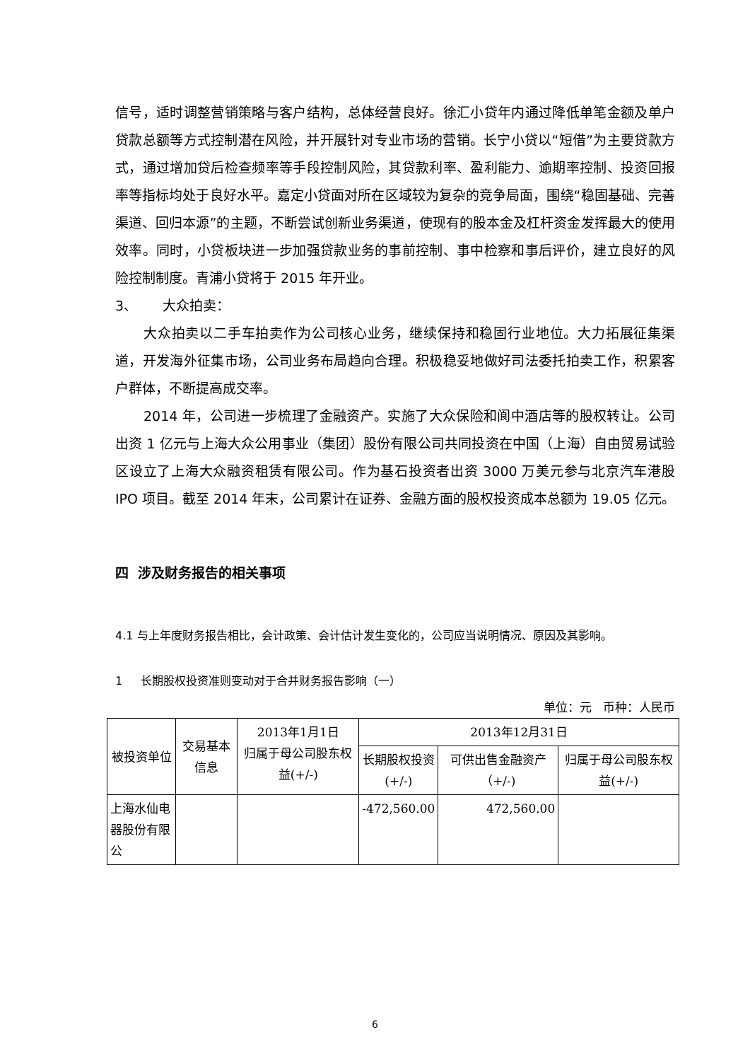信号，适时调整营销策略与客户结构，总体经营良好。徐汇小贷年内通过降低单笔金额及单户贷款总额等方式控制潜在风险，并开展针对专业市场的营销。长宁小贷以“短借”为主要贷款方式，通过增加贷后检查频率等手段控制风险，其贷款利率、盈利能力、逾期率控制、投资回报率等指标均处于良好水平。嘉定小贷面对所在区域较为复杂的竞争局面，围绕“稳固基础、完善渠道、回归本源”的主题，不断尝试创新业务渠道，使现有的股本金及杠杆资金发挥最大的使用效率。同时，小贷板块进一步加强贷款业务的事前控制、事中检察和事后评价，建立良好的风险控制制度。青浦小贷将于 2015 年开业。
3、 大众拍卖：
大众拍卖以二手车拍卖作为公司核心业务，继续保持和稳固行业地位。大力拓展征集渠道，开发海外征集市场，公司业务布局趋向合理。积极稳妥地做好司法委托拍卖工作，积累客户群体，不断提高成交率。
2014 年，公司进一步梳理了金融资产。实施了大众保险和阆中酒店等的股权转让。公司出资 1 亿元与上海大众公用事业（集团）股份有限公司共同投资在中国（上海）自由贸易试验区设立了上海大众融资租赁有限公司。作为基石投资者出资 3000 万美元参与北京汽车港股 IPO 项目。截至 2014 年末，公司累计在证券、金融方面的股权投资成本总额为 19.05 亿元。
四 涉及财务报告的相关事项
4.1 与上年度财务报告相比，会计政策、会计估计发生变化的，公司应当说明情况、原因及其影响。
1 长期股权投资准则变动对于合并财务报告影响（一）
单位：元 币种：人民币
| 被投资单位 | 交易基本信息 | 2013年1月1日 归属于母公司股东权益(+/-) | 2013年12月31日 | | |
| --- | --- | --- | --- | --- | --- |
| | | | 长期股权投资 (+/-) | 可供出售金融资产（+/-) | 归属于母公司股东权益(+/-) |
| 上海水仙电器股份有限公 | | | -472,560.00 | 472,560.00 | |
6